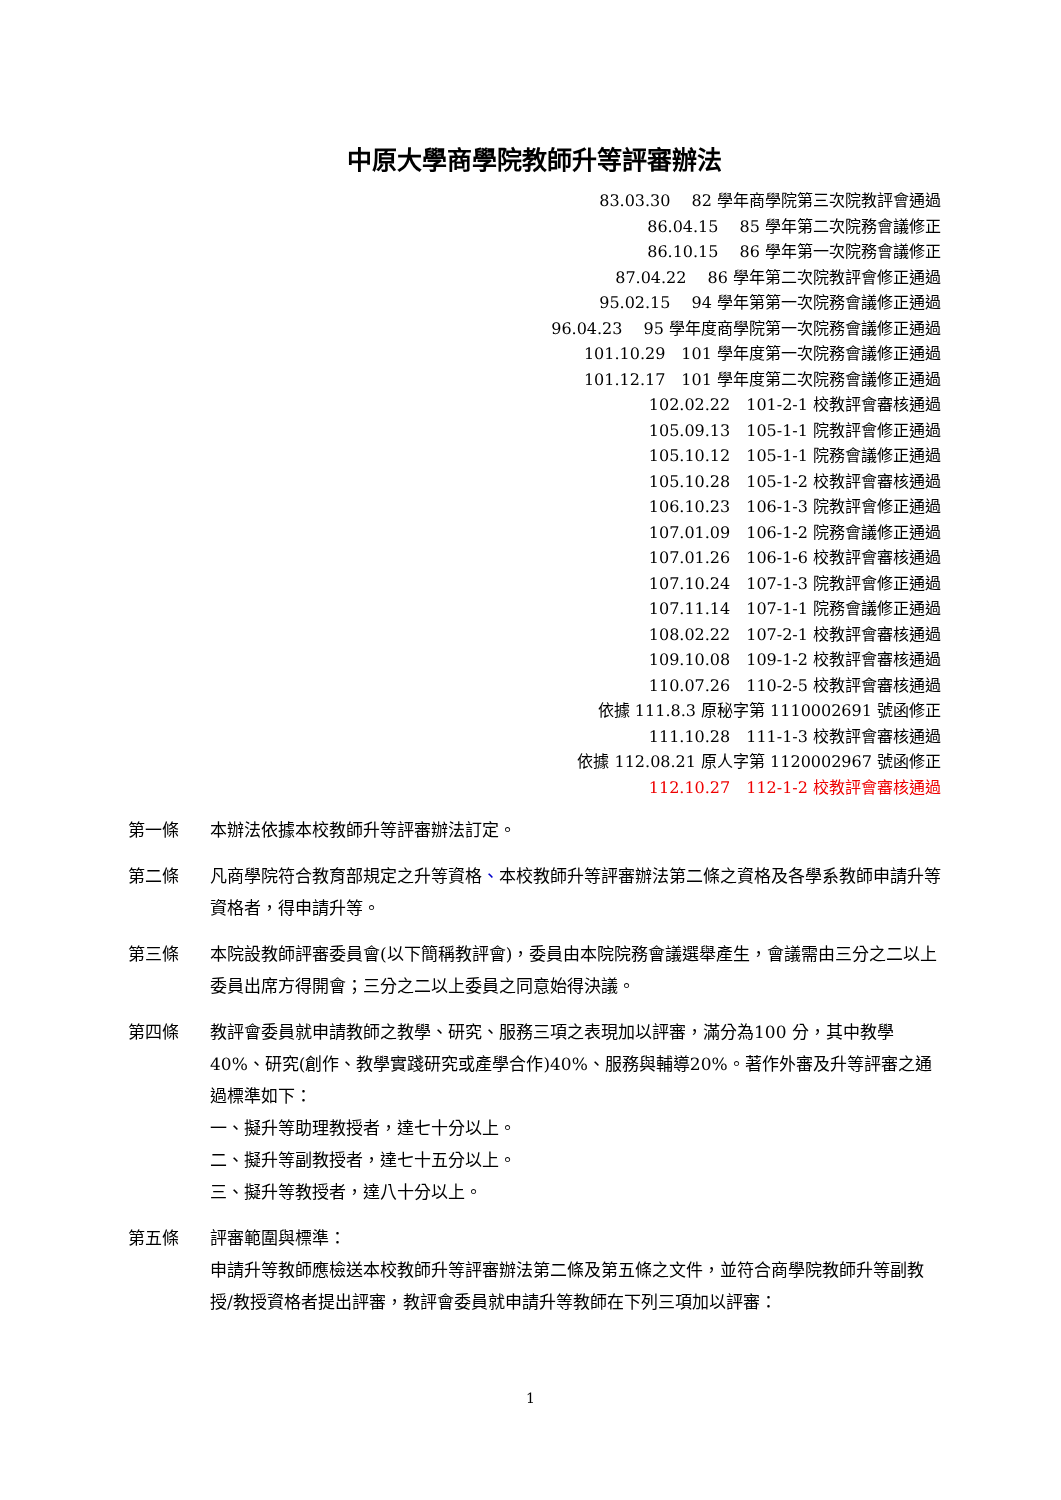中原大學商學院教師升等評審辦法
83.03.30　 82 學年商學院第三次院教評會通過
86.04.15　 85 學年第二次院務會議修正
86.10.15　 86 學年第一次院務會議修正
87.04.22　 86 學年第二次院教評會修正通過
95.02.15　 94 學年第第一次院務會議修正通過
96.04.23　 95 學年度商學院第一次院務會議修正通過
101.10.29　101 學年度第一次院務會議修正通過
101.12.17　101 學年度第二次院務會議修正通過
102.02.22　101-2-1 校教評會審核通過
105.09.13　105-1-1 院教評會修正通過
105.10.12　105-1-1 院務會議修正通過
105.10.28　105-1-2 校教評會審核通過
106.10.23　106-1-3 院教評會修正通過
107.01.09　106-1-2 院務會議修正通過
107.01.26　106-1-6 校教評會審核通過
107.10.24　107-1-3 院教評會修正通過
107.11.14　107-1-1 院務會議修正通過
108.02.22　107-2-1 校教評會審核通過
109.10.08　109-1-2 校教評會審核通過
110.07.26　110-2-5 校教評會審核通過
依據 111.8.3 原秘字第 1110002691 號函修正
111.10.28　111-1-3 校教評會審核通過
依據 112.08.21 原人字第 1120002967 號函修正
112.10.27　112-1-2 校教評會審核通過
第一條 本辦法依據本校教師升等評審辦法訂定。
第二條 凡商學院符合教育部規定之升等資格、本校教師升等評審辦法第二條之資格及各學系教師申請升等資格者，得申請升等。
第三條 本院設教師評審委員會(以下簡稱教評會)，委員由本院院務會議選舉產生，會議需由三分之二以上委員出席方得開會；三分之二以上委員之同意始得決議。
第四條 教評會委員就申請教師之教學、研究、服務三項之表現加以評審，滿分為100 分，其中教學40%、研究(創作、教學實踐研究或產學合作)40%、服務與輔導20%。著作外審及升等評審之通過標準如下：
一、擬升等助理教授者，達七十分以上。
二、擬升等副教授者，達七十五分以上。
三、擬升等教授者，達八十分以上。
第五條 評審範圍與標準：
申請升等教師應檢送本校教師升等評審辦法第二條及第五條之文件，並符合商學院教師升等副教授/教授資格者提出評審，教評會委員就申請升等教師在下列三項加以評審：
1